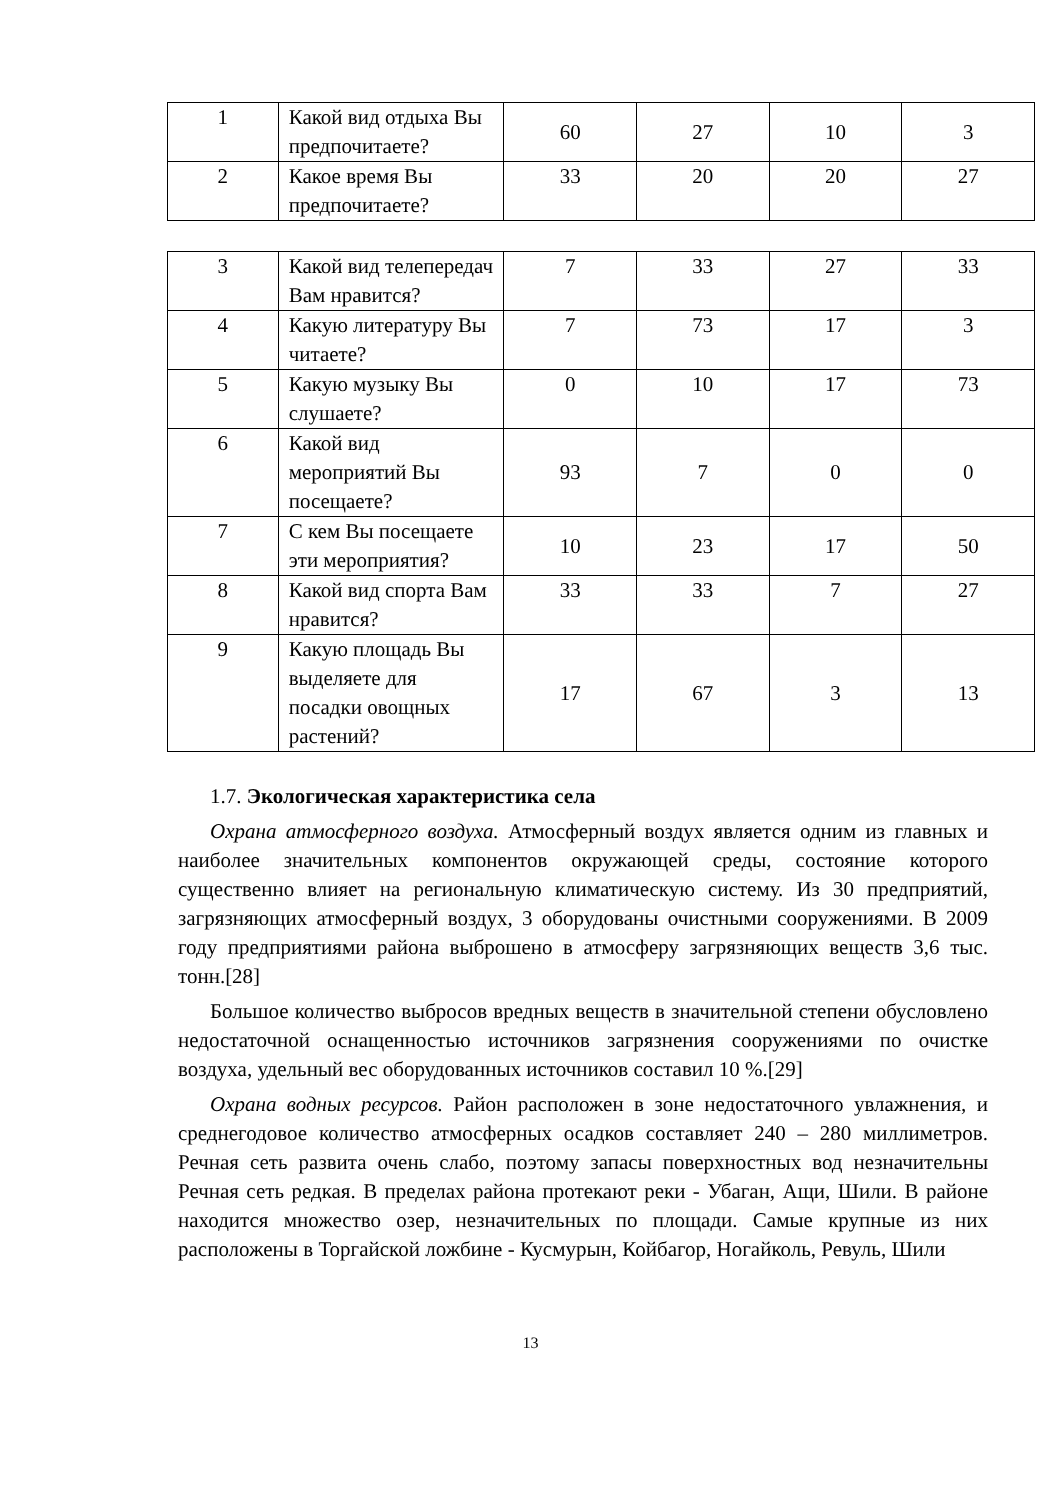| 1 | Какой вид отдыха Вы предпочитаете? | 60 | 27 | 10 | 3 |
| 2 | Какое время Вы предпочитаете? | 33 | 20 | 20 | 27 |
| 3 | Какой вид телепередач Вам нравится? | 7 | 33 | 27 | 33 |
| 4 | Какую литературу Вы читаете? | 7 | 73 | 17 | 3 |
| 5 | Какую музыку Вы слушаете? | 0 | 10 | 17 | 73 |
| 6 | Какой вид мероприятий Вы посещаете? | 93 | 7 | 0 | 0 |
| 7 | С кем Вы посещаете эти мероприятия? | 10 | 23 | 17 | 50 |
| 8 | Какой вид спорта Вам нравится? | 33 | 33 | 7 | 27 |
| 9 | Какую площадь Вы выделяете для посадки овощных растений? | 17 | 67 | 3 | 13 |
1.7. Экологическая характеристика села
Охрана атмосферного воздуха. Атмосферный воздух является одним из главных и наиболее значительных компонентов окружающей среды, состояние которого существенно влияет на региональную климатическую систему. Из 30 предприятий, загрязняющих атмосферный воздух, 3 оборудованы очистными сооружениями. В 2009 году предприятиями района выброшено в атмосферу загрязняющих веществ 3,6 тыс. тонн.[28]
Большое количество выбросов вредных веществ в значительной степени обусловлено недостаточной оснащенностью источников загрязнения сооружениями по очистке воздуха, удельный вес оборудованных источников составил 10 %.[29]
Охрана водных ресурсов. Район расположен в зоне недостаточного увлажнения, и среднегодовое количество атмосферных осадков составляет 240 – 280 миллиметров. Речная сеть развита очень слабо, поэтому запасы поверхностных вод незначительны Речная сеть редкая. В пределах района протекают реки - Убаган, Ащи, Шили. В районе находится множество озер, незначительных по площади. Самые крупные из них расположены в Торгайской ложбине - Кусмурын, Койбагор, Ногайколь, Ревуль, Шили
13